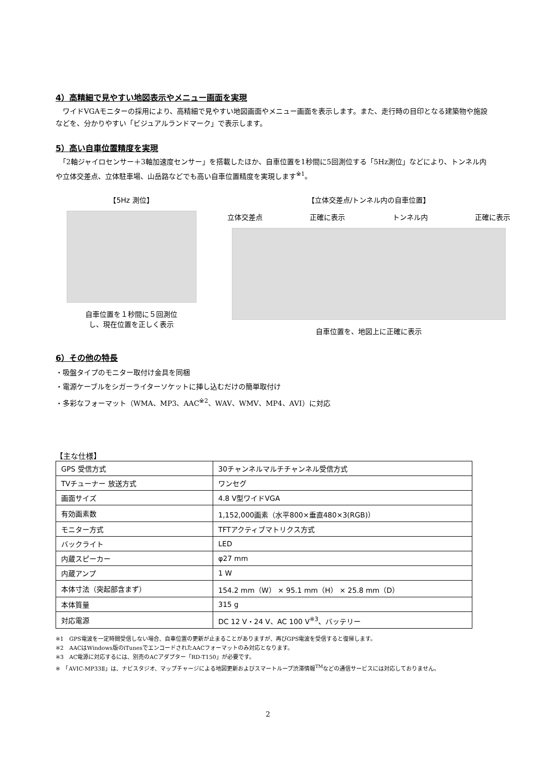4）高精細で見やすい地図表示やメニュー画面を実現
　ワイドVGAモニターの採用により、高精細で見やすい地図画面やメニュー画面を表示します。また、走行時の目印となる建築物や施設などを、分かりやすい「ビジュアルランドマーク」で表示します。
5）高い自車位置精度を実現
　「2軸ジャイロセンサー＋3軸加速度センサー」を搭載したほか、自車位置を1秒間に5回測位する「5Hz測位」などにより、トンネル内や立体交差点、立体駐車場、山岳路などでも高い自車位置精度を実現します<sup>※1</sup>。
【5Hz 測位】
自車位置を１秒間に５回測位
し、現在位置を正しく表示
【立体交差点/トンネル内の自車位置】
立体交差点 正確に表示 トンネル内 正確に表示
自車位置を、地図上に正確に表示
6）その他の特長
・吸盤タイプのモニター取付け金具を同梱
・電源ケーブルをシガーライターソケットに挿し込むだけの簡単取付け
・多彩なフォーマット（WMA、MP3、AAC<sup>※2</sup>、WAV、WMV、MP4、AVI）に対応
【主な仕様】
| GPS 受信方式 | 30チャンネルマルチチャンネル受信方式 |
| TVチューナー 放送方式 | ワンセグ |
| 画面サイズ | 4.8 V型ワイドVGA |
| 有効画素数 | 1,152,000画素（水平800×垂直480×3(RGB)） |
| モニター方式 | TFTアクティブマトリクス方式 |
| バックライト | LED |
| 内蔵スピーカー | φ27 mm |
| 内蔵アンプ | 1 W |
| 本体寸法（突起部含まず） | 154.2 mm（W） × 95.1 mm（H） × 25.8 mm（D） |
| 本体質量 | 315 g |
| 対応電源 | DC 12 V・24 V、AC 100 V<sup>※3</sup>、バッテリー |
※1　GPS電波を一定時間受信しない場合、自車位置の更新が止まることがありますが、再びGPS電波を受信すると復帰します。
※2　AACはWindows版のiTunesでエンコードされたAACフォーマットのみ対応となります。
※3　AC電源に対応するには、別売のACアダプター「RD-T150」が必要です。
※　「AVIC-MP33Ⅱ」は、ナビスタジオ、マップチャージによる地図更新およびスマートループ渋滞情報<sup>TM</sup>などの通信サービスには対応しておりません。
2